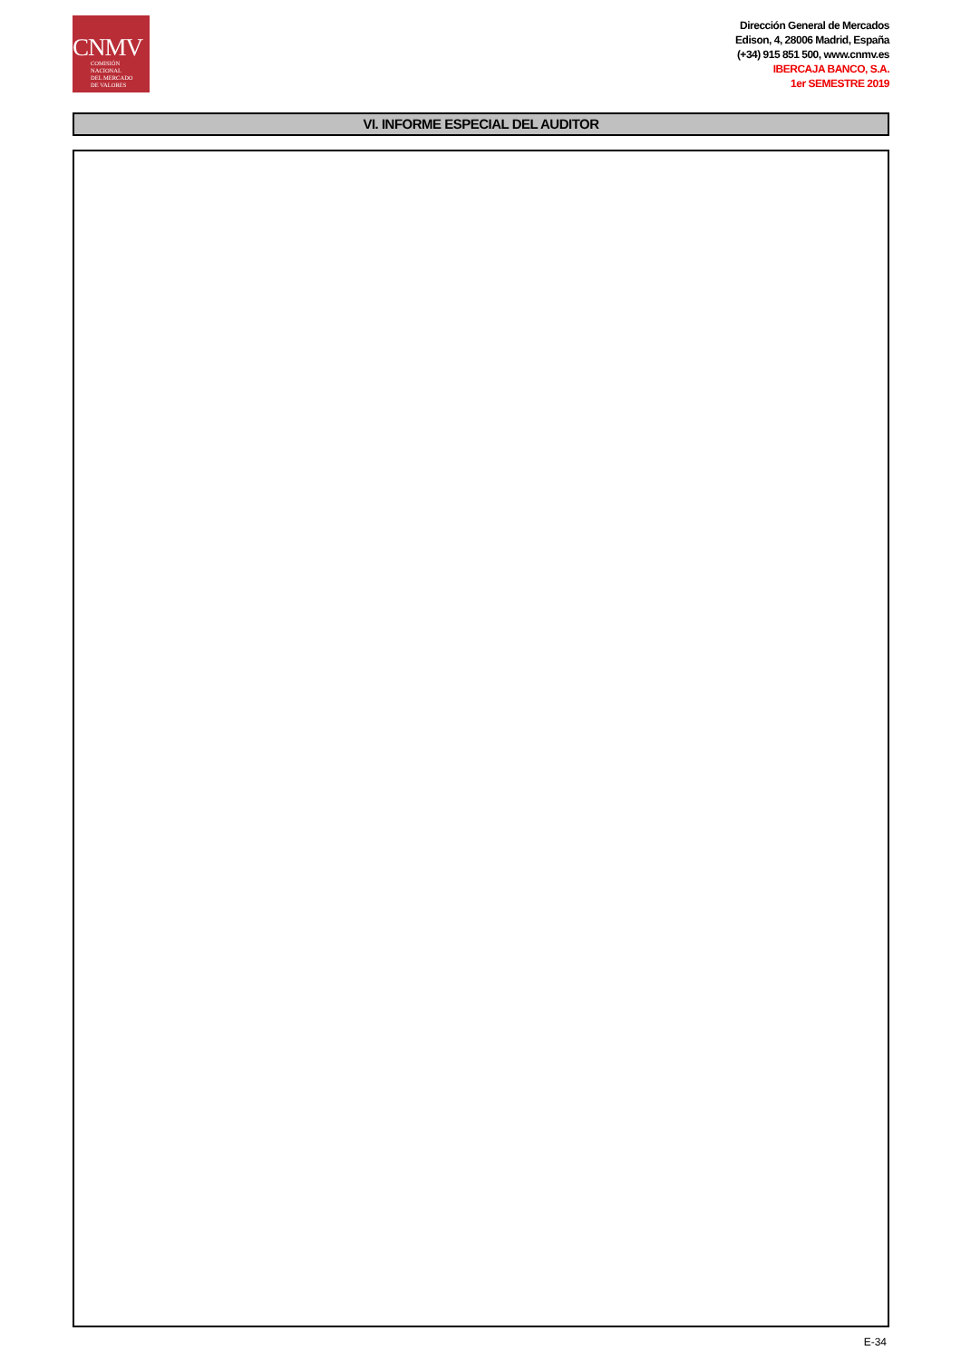CNMV
COMISIÓN
NACIONAL
DEL MERCADO
DE VALORES
Dirección General de Mercados
Edison, 4, 28006 Madrid, España
(+34) 915 851 500, www.cnmv.es
IBERCAJA BANCO, S.A.
1er SEMESTRE 2019
VI. INFORME ESPECIAL DEL AUDITOR
E-34